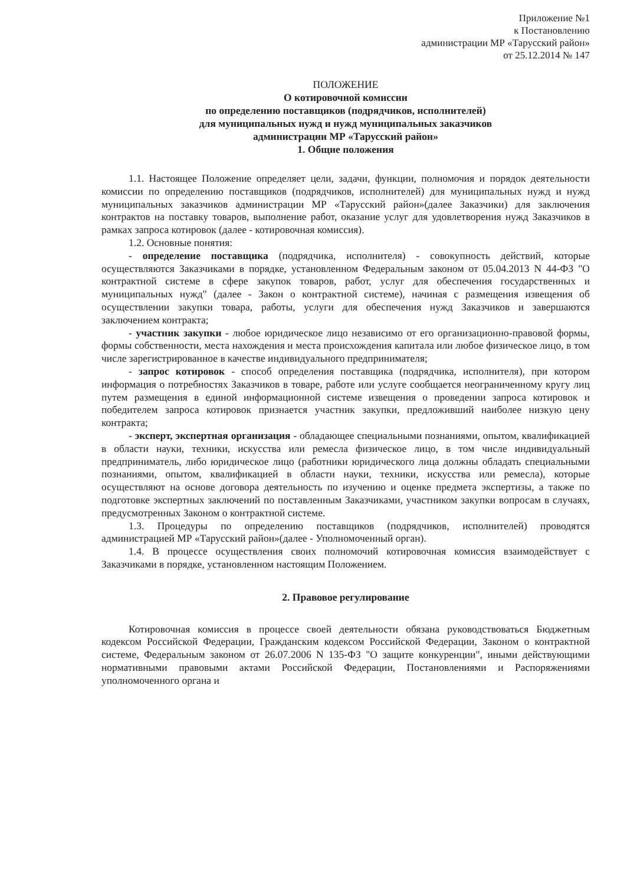Приложение №1
к Постановлению
администрации МР «Тарусский район»
от 25.12.2014 № 147
ПОЛОЖЕНИЕ
О котировочной комиссии
по определению поставщиков (подрядчиков, исполнителей)
для муниципальных нужд и нужд муниципальных заказчиков
администрации МР «Тарусский район»
1. Общие положения
1.1. Настоящее Положение определяет цели, задачи, функции, полномочия и порядок деятельности комиссии по определению поставщиков (подрядчиков, исполнителей) для муниципальных нужд и нужд муниципальных заказчиков администрации МР «Тарусский район»(далее Заказчики) для заключения контрактов на поставку товаров, выполнение работ, оказание услуг для удовлетворения нужд Заказчиков в рамках запроса котировок (далее - котировочная комиссия).
1.2. Основные понятия:
- определение поставщика (подрядчика, исполнителя) - совокупность действий, которые осуществляются Заказчиками в порядке, установленном Федеральным законом от 05.04.2013 N 44-ФЗ "О контрактной системе в сфере закупок товаров, работ, услуг для обеспечения государственных и муниципальных нужд" (далее - Закон о контрактной системе), начиная с размещения извещения об осуществлении закупки товара, работы, услуги для обеспечения нужд Заказчиков и завершаются заключением контракта;
- участник закупки - любое юридическое лицо независимо от его организационно-правовой формы, формы собственности, места нахождения и места происхождения капитала или любое физическое лицо, в том числе зарегистрированное в качестве индивидуального предпринимателя;
- запрос котировок - способ определения поставщика (подрядчика, исполнителя), при котором информация о потребностях Заказчиков в товаре, работе или услуге сообщается неограниченному кругу лиц путем размещения в единой информационной системе извещения о проведении запроса котировок и победителем запроса котировок признается участник закупки, предложивший наиболее низкую цену контракта;
- эксперт, экспертная организация - обладающее специальными познаниями, опытом, квалификацией в области науки, техники, искусства или ремесла физическое лицо, в том числе индивидуальный предприниматель, либо юридическое лицо (работники юридического лица должны обладать специальными познаниями, опытом, квалификацией в области науки, техники, искусства или ремесла), которые осуществляют на основе договора деятельность по изучению и оценке предмета экспертизы, а также по подготовке экспертных заключений по поставленным Заказчиками, участником закупки вопросам в случаях, предусмотренных Законом о контрактной системе.
1.3. Процедуры по определению поставщиков (подрядчиков, исполнителей) проводятся администрацией МР «Тарусский район»(далее - Уполномоченный орган).
1.4. В процессе осуществления своих полномочий котировочная комиссия взаимодействует с Заказчиками в порядке, установленном настоящим Положением.
2. Правовое регулирование
Котировочная комиссия в процессе своей деятельности обязана руководствоваться Бюджетным кодексом Российской Федерации, Гражданским кодексом Российской Федерации, Законом о контрактной системе, Федеральным законом от 26.07.2006 N 135-ФЗ "О защите конкуренции", иными действующими нормативными правовыми актами Российской Федерации, Постановлениями и Распоряжениями уполномоченного органа и